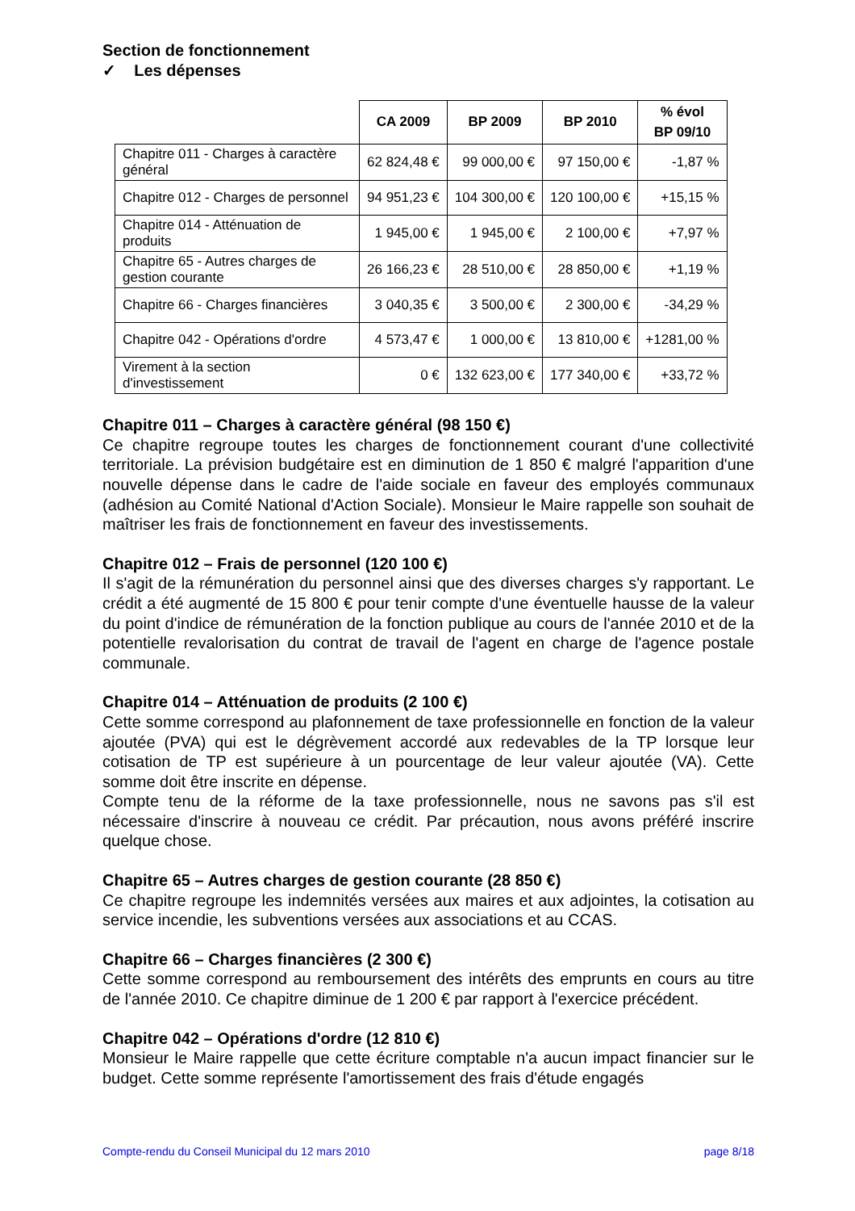Section de fonctionnement
✓ Les dépenses
| | CA 2009 | BP 2009 | BP 2010 | % évol BP 09/10 |
| --- | --- | --- | --- | --- |
| Chapitre 011 - Charges à caractère général | 62 824,48 € | 99 000,00 € | 97 150,00 € | -1,87 % |
| Chapitre 012 - Charges de personnel | 94 951,23 € | 104 300,00 € | 120 100,00 € | +15,15 % |
| Chapitre 014 - Atténuation de produits | 1 945,00 € | 1 945,00 € | 2 100,00 € | +7,97 % |
| Chapitre 65 - Autres charges de gestion courante | 26 166,23 € | 28 510,00 € | 28 850,00 € | +1,19 % |
| Chapitre 66 - Charges financières | 3 040,35 € | 3 500,00 € | 2 300,00 € | -34,29 % |
| Chapitre 042 - Opérations d'ordre | 4 573,47 € | 1 000,00 € | 13 810,00 € | +1281,00 % |
| Virement à la section d'investissement | 0 € | 132 623,00 € | 177 340,00 € | +33,72 % |
Chapitre 011 – Charges à caractère général (98 150 €)
Ce chapitre regroupe toutes les charges de fonctionnement courant d'une collectivité territoriale. La prévision budgétaire est en diminution de 1 850 € malgré l'apparition d'une nouvelle dépense dans le cadre de l'aide sociale en faveur des employés communaux (adhésion au Comité National d'Action Sociale). Monsieur le Maire rappelle son souhait de maîtriser les frais de fonctionnement en faveur des investissements.
Chapitre 012 – Frais de personnel (120 100 €)
Il s'agit de la rémunération du personnel ainsi que des diverses charges s'y rapportant. Le crédit a été augmenté de 15 800 € pour tenir compte d'une éventuelle hausse de la valeur du point d'indice de rémunération de la fonction publique au cours de l'année 2010 et de la potentielle revalorisation du contrat de travail de l'agent en charge de l'agence postale communale.
Chapitre 014 – Atténuation de produits (2 100 €)
Cette somme correspond au plafonnement de taxe professionnelle en fonction de la valeur ajoutée (PVA) qui est le dégrèvement accordé aux redevables de la TP lorsque leur cotisation de TP est supérieure à un pourcentage de leur valeur ajoutée (VA). Cette somme doit être inscrite en dépense.
Compte tenu de la réforme de la taxe professionnelle, nous ne savons pas s'il est nécessaire d'inscrire à nouveau ce crédit. Par précaution, nous avons préféré inscrire quelque chose.
Chapitre 65 – Autres charges de gestion courante (28 850 €)
Ce chapitre regroupe les indemnités versées aux maires et aux adjointes, la cotisation au service incendie, les subventions versées aux associations et au CCAS.
Chapitre 66 – Charges financières (2 300 €)
Cette somme correspond au remboursement des intérêts des emprunts en cours au titre de l'année 2010. Ce chapitre diminue de 1 200 € par rapport à l'exercice précédent.
Chapitre 042 – Opérations d'ordre (12 810 €)
Monsieur le Maire rappelle que cette écriture comptable n'a aucun impact financier sur le budget. Cette somme représente l'amortissement des frais d'étude engagés
Compte-rendu du Conseil Municipal du 12 mars 2010 page 8/18